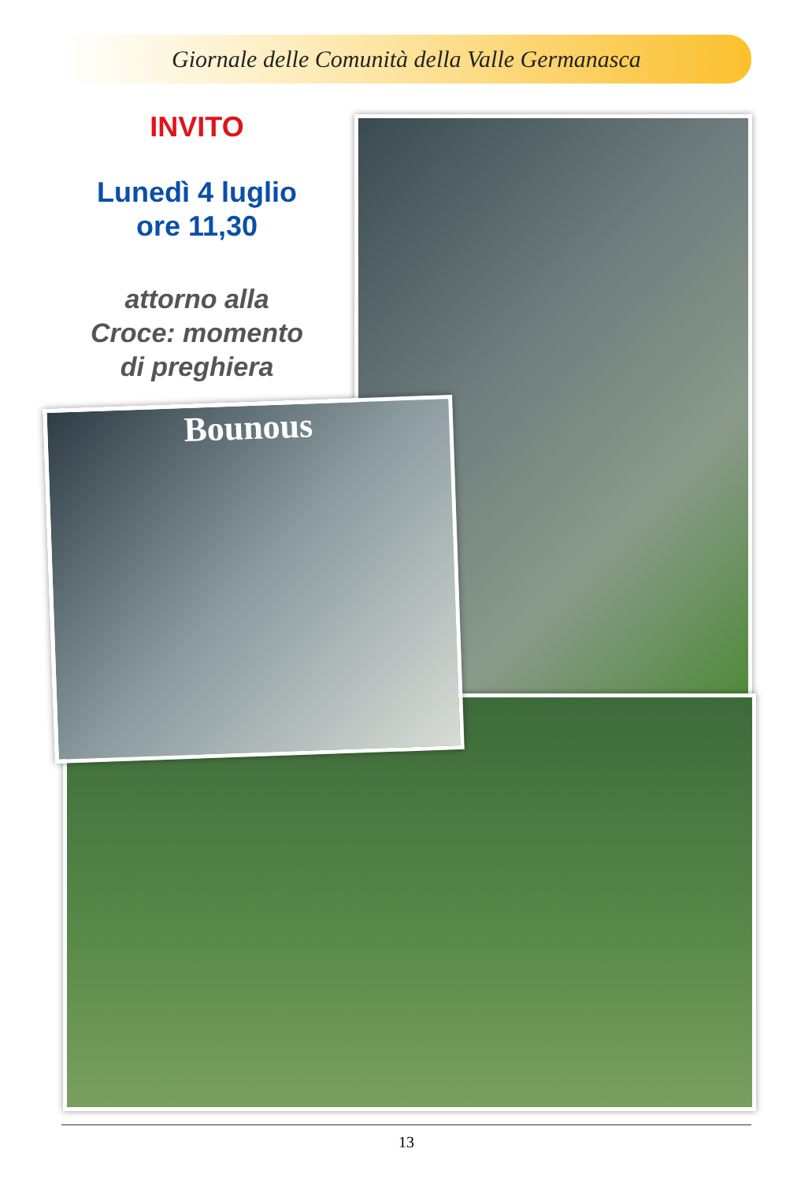Giornale delle Comunità della Valle Germanasca
INVITO
Lunedì 4 luglio
ore 11,30
attorno alla
Croce: momento
di preghiera
Bounous
13